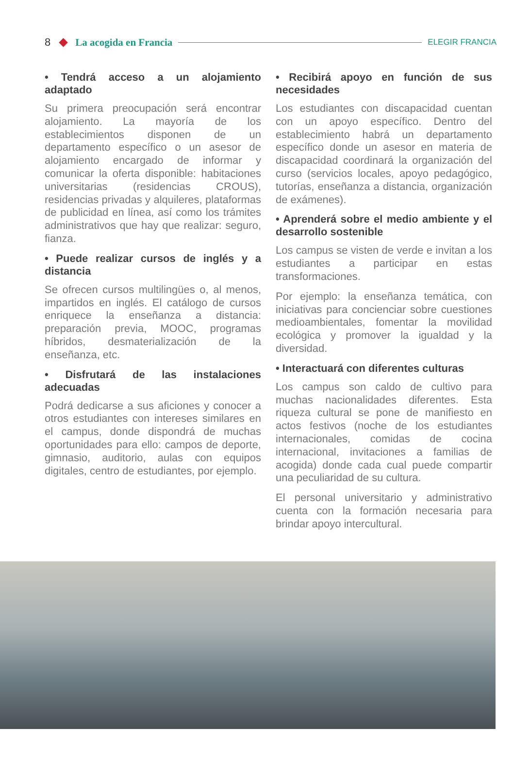8 La acogida en Francia ELEGIR FRANCIA
• Tendrá acceso a un alojamiento adaptado
Su primera preocupación será encontrar alojamiento. La mayoría de los establecimientos disponen de un departamento específico o un asesor de alojamiento encargado de informar y comunicar la oferta disponible: habitaciones universitarias (residencias CROUS), residencias privadas y alquileres, plataformas de publicidad en línea, así como los trámites administrativos que hay que realizar: seguro, fianza.
• Puede realizar cursos de inglés y a distancia
Se ofrecen cursos multilingües o, al menos, impartidos en inglés. El catálogo de cursos enriquece la enseñanza a distancia: preparación previa, MOOC, programas híbridos, desmaterialización de la enseñanza, etc.
• Disfrutará de las instalaciones adecuadas
Podrá dedicarse a sus aficiones y conocer a otros estudiantes con intereses similares en el campus, donde dispondrá de muchas oportunidades para ello: campos de deporte, gimnasio, auditorio, aulas con equipos digitales, centro de estudiantes, por ejemplo.
• Recibirá apoyo en función de sus necesidades
Los estudiantes con discapacidad cuentan con un apoyo específico. Dentro del establecimiento habrá un departamento específico donde un asesor en materia de discapacidad coordinará la organización del curso (servicios locales, apoyo pedagógico, tutorías, enseñanza a distancia, organización de exámenes).
• Aprenderá sobre el medio ambiente y el desarrollo sostenible
Los campus se visten de verde e invitan a los estudiantes a participar en estas transformaciones.
Por ejemplo: la enseñanza temática, con iniciativas para concienciar sobre cuestiones medioambientales, fomentar la movilidad ecológica y promover la igualdad y la diversidad.
• Interactuará con diferentes culturas
Los campus son caldo de cultivo para muchas nacionalidades diferentes. Esta riqueza cultural se pone de manifiesto en actos festivos (noche de los estudiantes internacionales, comidas de cocina internacional, invitaciones a familias de acogida) donde cada cual puede compartir una peculiaridad de su cultura.
El personal universitario y administrativo cuenta con la formación necesaria para brindar apoyo intercultural.